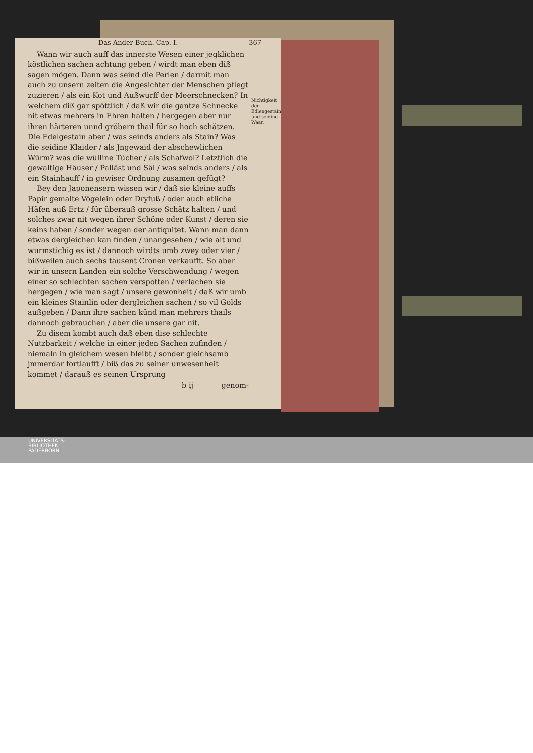Das Ander Buch. Cap. I. 367
Wann wir auch auff das innerste Wesen einer jegklichen köstlichen sachen achtung geben / wirdt man eben diß sagen mögen. Dann was seind die Perlen / darmit man auch zu unsern zeiten die Angesichter der Menschen pflegt zuzieren / als ein Kot und Außwurff der Meerschnecken? In welchem diß gar spöttlich / daß wir die gantze Schnecke nit etwas mehrers in Ehren halten / hergegen aber nur ihren härteren unnd gröbern thail für so hoch schätzen. Die Edelgestain aber / was seinds anders als Stain? Was die seidine Klaider / als Jngewaid der abschewlichen Würm? was die wülline Tücher / als Schafwol? Letztlich die gewaltige Häuser / Palläst und Säl / was seinds anders / als ein Stainhauff / in gewiser Ordnung zusamen gefügt?
Nichtigkeit der Edlengestain und seidine Waar.
Bey den Japonensern wissen wir / daß sie kleine auffs Papir gemalte Vögelein oder Dryfuß / oder auch etliche Häfen auß Ertz / für überauß grosse Schätz halten / und solches zwar nit wegen ihrer Schöne oder Kunst / deren sie keins haben / sonder wegen der antiquitet. Wann man dann etwas dergleichen kan finden / unangesehen / wie alt und wurmstichig es ist / dannoch wirdts umb zwey oder vier / bißweilen auch sechs tausent Cronen verkaufft. So aber wir in unsern Landen ein solche Verschwendung / wegen einer so schlechten sachen verspotten / verlachen sie hergegen / wie man sagt / unsere gewonheit / daß wir umb ein kleines Stainlin oder dergleichen sachen / so vil Golds außgeben / Dann ihre sachen künd man mehrers thails dannoch gebrauchen / aber die unsere gar nit.
Zu disem kombt auch daß eben dise schlechte Nutzbarkeit / welche in einer jeden Sachen zufinden / niemaln in gleichem wesen bleibt / sonder gleichsamb jmmerdar fortlaufft / biß das zu seiner unwesenheit kommet / darauß es seinen Ursprung
b ij genom-
UNIVERSITÄTS-
BIBLIOTHEK
PADERBORN